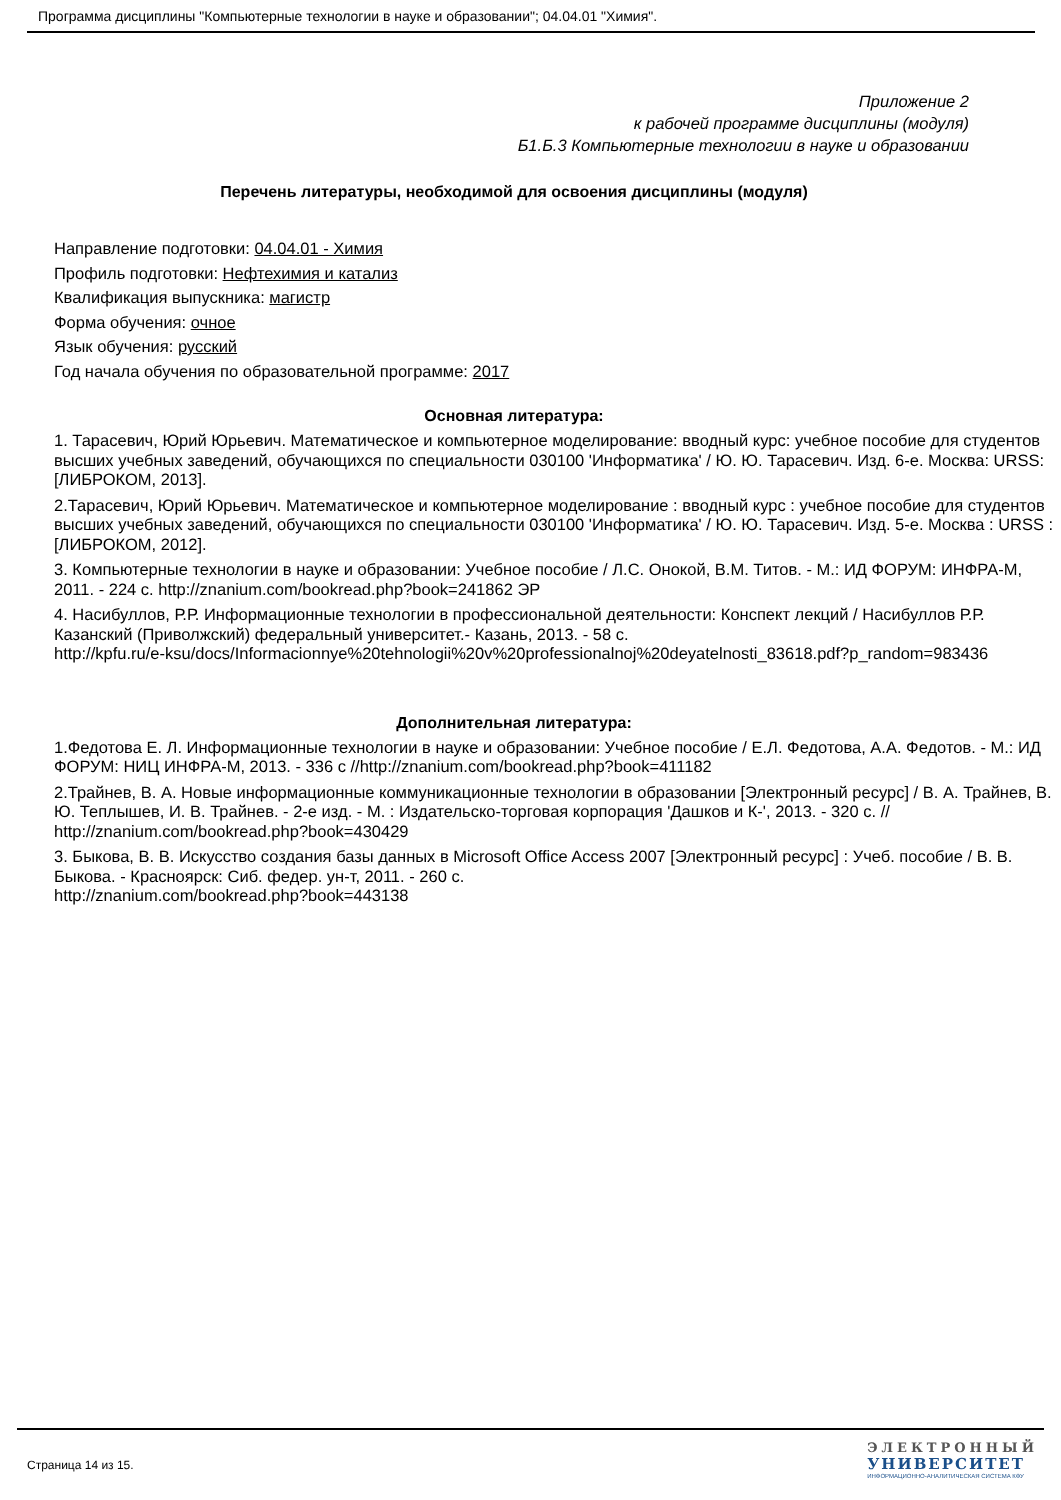Программа дисциплины "Компьютерные технологии в науке и образовании"; 04.04.01 "Химия".
Приложение 2
к рабочей программе дисциплины (модуля)
Б1.Б.3 Компьютерные технологии в науке и образовании
Перечень литературы, необходимой для освоения дисциплины (модуля)
Направление подготовки: 04.04.01 - Химия
Профиль подготовки: Нефтехимия и катализ
Квалификация выпускника: магистр
Форма обучения: очное
Язык обучения: русский
Год начала обучения по образовательной программе: 2017
Основная литература:
1. Тарасевич, Юрий Юрьевич. Математическое и компьютерное моделирование: вводный курс: учебное пособие для студентов высших учебных заведений, обучающихся по специальности 030100 'Информатика' / Ю. Ю. Тарасевич. Изд. 6-е. Москва: URSS: [ЛИБРОКОМ, 2013].
2.Тарасевич, Юрий Юрьевич. Математическое и компьютерное моделирование : вводный курс : учебное пособие для студентов высших учебных заведений, обучающихся по специальности 030100 'Информатика' / Ю. Ю. Тарасевич. Изд. 5-е. Москва : URSS : [ЛИБРОКОМ, 2012].
3. Компьютерные технологии в науке и образовании: Учебное пособие / Л.С. Онокой, В.М. Титов. - М.: ИД ФОРУМ: ИНФРА-М, 2011. - 224 с. http://znanium.com/bookread.php?book=241862 ЭР
4. Насибуллов, Р.Р. Информационные технологии в профессиональной деятельности: Конспект лекций / Насибуллов Р.Р. Казанский (Приволжский) федеральный университет.- Казань, 2013. - 58 с.
http://kpfu.ru/e-ksu/docs/Informacionnye%20tehnologii%20v%20professionalnoj%20deyatelnosti_83618.pdf?p_random=983436
Дополнительная литература:
1.Федотова Е. Л. Информационные технологии в науке и образовании: Учебное пособие / Е.Л. Федотова, А.А. Федотов. - М.: ИД ФОРУМ: НИЦ ИНФРА-М, 2013. - 336 с //http://znanium.com/bookread.php?book=411182
2.Трайнев, В. А. Новые информационные коммуникационные технологии в образовании [Электронный ресурс] / В. А. Трайнев, В. Ю. Теплышев, И. В. Трайнев. - 2-е изд. - М. : Издательско-торговая корпорация 'Дашков и К-', 2013. - 320 с. // http://znanium.com/bookread.php?book=430429
3. Быкова, В. В. Искусство создания базы данных в Microsoft Office Access 2007 [Электронный ресурс] : Учеб. пособие / В. В. Быкова. - Красноярск: Сиб. федер. ун-т, 2011. - 260 с.
http://znanium.com/bookread.php?book=443138
Страница 14 из 15.
ЭЛЕКТРОННЫЙ
УНИВЕРСИТЕТ
ИНФОРМАЦИОННО-АНАЛИТИЧЕСКАЯ СИСТЕМА КФУ